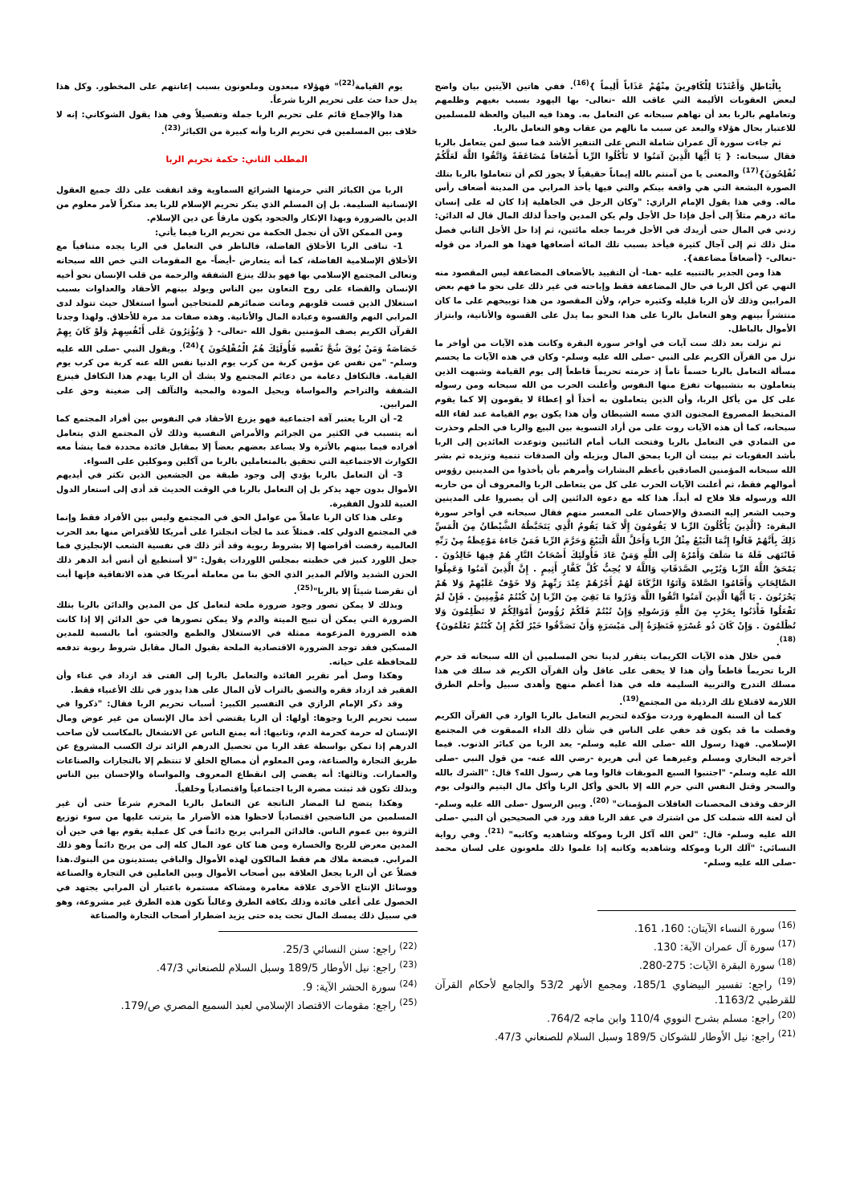بِالْبَاطِلِ وَأَعْتَدْنَا لِلْكَافِرِينَ مِنْهُمْ عَذَاباً أَلِيماً }<sup>(16)</sup>. ففي هاتين الآيتين بيان واضح لبعض العقوبات الأليمة التي عاقب الله -تعالى- بها اليهود بسبب بغيهم وظلمهم وتعاملهم بالربا بعد أن نهاهم سبحانه عن التعامل به. وهذا فيه البيان والعظة للمسلمين للاعتبار بحال هؤلاء والبعد عن سبب ما نالهم من عقاب وهو التعامل بالربا.
ثم جاءت سورة آل عمران شاملة النص على التنفير الأشد فما سبق لمن يتعامل بالربا فقال سبحانه: { يَا أَيُّهَا الَّذِينَ آمَنُوا لا تَأْكُلُوا الرِّبا أَضْعَافاً مُضَاعَفَةً وَاتَّقُوا اللَّهَ لَعَلَّكُمْ تُفْلِحُونَ}<sup>(17)</sup> والمعنى يا من آمنتم بالله إيماناً حقيقياً لا يجوز لكم أن تتعاملوا بالربا بتلك الصورة البشعة التي هي واقعة بينكم والتي فيها يأخذ المرابي من المدينة أضعاف رأس ماله. وفي هذا يقول الإمام الرازي: "وكان الرجل في الجاهلية إذا كان له على إنسان مائة درهم مثلاً إلى أجل فإذا حل الأجل ولم يكن المدين واجداً لذلك المال قال له الدائن: زدني في المال حتى أزيدك في الأجل فربما جعله مائتين، ثم إذا حل الأجل الثاني فصل مثل ذلك ثم إلى آجال كثيرة فيأخذ بسبب تلك المائة أضعافها فهذا هو المراد من قوله -تعالى- {أضعافاً مضاعفة}.
هذا ومن الجدير بالتنبيه عليه -هنا- أن التقييد بالأضعاف المضاعفة ليس المقصود منه النهي عن أكل الربا في حال المضاعفة فقط وإباحته في غير ذلك على نحو ما فهم بعض المرابين وذلك لأن الربا قليله وكثيره حرام، ولأن المقصود من هذا توبيخهم على ما كان منتشراً بينهم وهو التعامل بالربا على هذا النحو بما يدل على القسوة والأنانية، وابتزاز الأموال بالباطل.
ثم نزلت بعد ذلك ست آيات في أواخر سورة البقرة وكانت هذه الآيات من أواخر ما نزل من القرآن الكريم على النبي -صلى الله عليه وسلم- وكان في هذه الآيات ما يحسم مسألة التعامل بالربا حسماً تاماً إذ حرمته تحريماً قاطعاً إلى يوم القيامة وشبهت الذين يتعاملون به بتشبيهات تفزع منها النفوس وأعلنت الحرب من الله سبحانه ومن رسوله على كل من يأكل الربا، وأن الذين يتعاملون به أخذاً أو إعطاءً لا يقومون إلا كما يقوم المتخبط المصروع المجنون الذي مسه الشيطان وأن هذا يكون يوم القيامة عند لقاء الله سبحانه، كما أن هذه الآيات روت على من أراد التسوية بين البيع والربا في الحلم وحذرت من التمادي في التعامل بالربا وفتحت الباب أمام التائبين وتوعدت العائدين إلى الربا بأشد العقوبات ثم بينت أن الربا يمحق المال ويزيله وأن الصدقات تنمية وتزيده ثم بشر الله سبحانه المؤمنين الصادقين بأعظم البشارات وأمرهم بأن يأخذوا من المدينين رؤوس أموالهم فقط، ثم أعلنت الآيات الحرب على كل من يتعاطى الربا والمعروف أن من حاربه الله ورسوله فلا فلاح له أبداً. هذا كله مع دعوة الدائنين إلى أن يصبروا على المدينين وحبب الشعر إليه التصدق والإحسان على المعسر منهم فقال سبحانه في أواخر سورة البقرة: {الَّذِينَ يَأْكُلُونَ الرِّبا لا يَقُومُونَ إِلَّا كَمَا يَقُومُ الَّذِي يَتَخَبَّطُهُ الشَّيْطَانُ مِنَ الْمَسِّ ذَلِكَ بِأَنَّهُمْ قَالُوا إِنَّمَا الْبَيْعُ مِثْلُ الرِّبا وَأَحَلَّ اللَّهُ الْبَيْعَ وَحَرَّمَ الرِّبا فَمَنْ جَاءَهُ مَوْعِظَةٌ مِنْ رَبِّهِ فَانْتَهَى فَلَهُ مَا سَلَفَ وَأَمْرُهُ إِلَى اللَّهِ وَمَنْ عَادَ فَأُولَئِكَ أَصْحَابُ النَّارِ هُمْ فِيهَا خَالِدُونَ . يَمْحَقُ اللَّهُ الرِّبا وَيُرْبِي الصَّدَقَاتِ وَاللَّهُ لا يُحِبُّ كُلَّ كَفَّارٍ أَثِيمٍ . إِنَّ الَّذِينَ آمَنُوا وَعَمِلُوا الصَّالِحَاتِ وَأَقَامُوا الصَّلاةَ وَآتَوُا الزَّكَاةَ لَهُمْ أَجْرُهُمْ عِنْدَ رَبِّهِمْ وَلا خَوْفٌ عَلَيْهِمْ وَلا هُمْ يَحْزَنُونَ . يَا أَيُّهَا الَّذِينَ آمَنُوا اتَّقُوا اللَّهَ وَذَرُوا مَا بَقِيَ مِنَ الرِّبا إِنْ كُنْتُمْ مُؤْمِنِينَ . فَإِنْ لَمْ تَفْعَلُوا فَأْذَنُوا بِحَرْبٍ مِنَ اللَّهِ وَرَسُولِهِ وَإِنْ تُبْتُمْ فَلَكُمْ رُؤُوسُ أَمْوَالِكُمْ لا تَظْلِمُونَ وَلا تُظْلَمُونَ . وَإِنْ كَانَ ذُو عُسْرَةٍ فَنَظِرَةٌ إِلَى مَيْسَرَةٍ وَأَنْ تَصَدَّقُوا خَيْرٌ لَكُمْ إِنْ كُنْتُمْ تَعْلَمُونَ}<sup>(18)</sup>.
فمن خلال هذه الآيات الكريمات يتقرر لدينا نحن المسلمين أن الله سبحانه قد حرم الربا تحريماً قاطعاً وأن هذا لا يخفى على عاقل وأن القرآن الكريم قد سلك في هذا مسلك التدرج والتربية السليمة فله في هذا أعظم منهج وأهدى سبيل وأحلم الطرق اللازمة لاقتلاع تلك الرذيلة من المجتمع<sup>(19)</sup>.
كما أن السنة المطهرة وردت مؤكدة لتحريم التعامل بالربا الوارد في القرآن الكريم وفصلت ما قد يكون قد خفي على الناس في شأن ذلك الداء الممقوت في المجتمع الإسلامي. فهذا رسول الله -صلى الله عليه وسلم- يعد الربا من كبائر الذنوب. فيما أخرجه البخاري ومسلم وغيرهما عن أبي هريرة -رضي الله عنه- من قول النبي -صلى الله عليه وسلم- "اجتنبوا السبع الموبقات قالوا وما هي رسول الله؟ قال: "الشرك بالله والسحر وقتل النفس التي حرم الله إلا بالحق وأكل الربا وأكل مال اليتيم والتولى يوم الزحف وقذف المحصنات الغافلات المؤمنات" <sup>(20)</sup>. وبين الرسول -صلى الله عليه وسلم- أن لعنة الله شملت كل من اشترك في عقد الربا فقد ورد في الصحيحين أن النبي -صلى الله عليه وسلم- قال: "لعن الله آكل الربا وموكله وشاهديه وكاتبه" <sup>(21)</sup>. وفي رواية النسائي: "آلك الربا وموكله وشاهديه وكاتبه إذا علموا ذلك ملعونون على لسان محمد -صلى الله عليه وسلم-
<sup>(16)</sup> سورة النساء الآيتان: 160، 161.
<sup>(17)</sup> سورة آل عمران الآية: 130.
<sup>(18)</sup> سورة البقرة الآيات: 275-280.
<sup>(19)</sup> راجع: تفسير البيضاوي 185/1، ومجمع الأنهر 53/2 والجامع لأحكام القرآن للقرطبي 1163/2.
<sup>(20)</sup> راجع: مسلم بشرح النووي 110/4 وابن ماجه 764/2.
<sup>(21)</sup> راجع: نيل الأوطار للشوكان 189/5 وسبل السلام للصنعاني 47/3.
يوم القيامة<sup>(22)</sup>" فهؤلاء مبعدون وملعونون بسبب إعانتهم على المخطور. وكل هذا يدل حدا حث على تحريم الربا شرعاً.
هذا والإجماع قائم على تحريم الربا جملة وتفصيلاً وفي هذا يقول الشوكاني: إنه لا خلاف بين المسلمين في تحريم الربا وأنه كبيرة من الكبائر<sup>(23)</sup>.
المطلب الثاني: حكمة تحريم الربا
الربا من الكبائر التي حرمتها الشرائع السماوية وقد اتفقت على ذلك جميع العقول الإنسانية السليمة. بل إن المسلم الذي ينكر تحريم الإسلام للربا يعد منكراً لأمر معلوم من الدين بالضرورة وبهذا الإنكار والجحود يكون مارقاً عن دين الإسلام.
ومن الممكن الآن أن نجمل الحكمة من تحريم الربا فيما يأتي:
1- تنافى الربا الأخلاق الفاضلة، فالناظر في التعامل في الربا يجده متنافياً مع الأخلاق الإسلامية الفاضلة، كما أنه يتعارض -أيضاً- مع المقومات التي خص الله سبحانه وتعالى المجتمع الإسلامي بها فهو بذلك ينزع الشفقة والرحمة من قلب الإنسان نحو أخيه الإنسان والقضاء على روح التعاون بين الناس ويولد بينهم الأحقاد والعداوات بسبب استغلال الذين قست قلوبهم وماتت ضمائرهم للمتحاجين أسوأ استغلال حيث تتولد لدى المرابي النهم والقسوة وعبادة المال والأنانية. وهذه صفات مد مرة للأخلاق. ولهذا وجدنا القرآن الكريم يصف المؤمنين بقول الله -تعالى- { وَيُؤْثِرُونَ عَلَى أَنْفُسِهِمْ وَلَوْ كَانَ بِهِمْ خَصَاصَةٌ وَمَنْ يُوقَ شُحَّ نَفْسِهِ فَأُولَئِكَ هُمُ الْمُفْلِحُونَ }<sup>(24)</sup>. ويقول النبي -صلى الله عليه وسلم- "من نفس عن مؤمن كربة من كرب يوم الدنيا نفس الله عنه كربة من كرب يوم القيامة. فالتكافل دعامة من دعائم المجتمع ولا يشك أن الربا يهدم هذا التكافل فينزع الشفقة والتراحم والمواساة ويحيل المودة والمحبة والتآلف إلى ضغينة وحق على المرابين.
2- أن الربا يعتبر آفة اجتماعية فهو يزرع الأحقاد في النفوس بين أفراد المجتمع كما أنه يتسبب في الكثير من الجرائم والأمراض النفسية وذلك لأن المجتمع الذي يتعامل أفراده فيما بينهم بالأثرة ولا يساعد بعضهم بعضاً إلا بمقابل فائدة محددة فما ينشأ معه الكوارث الاجتماعية التي تحقيق بالمتعاملين بالربا من آكلين وموكلين على السواء.
3- أن التعامل بالربا يؤدي إلى وجود طبقة من الجشعين الذين تكثر في أيديهم الأموال بدون جهد يذكر بل إن التعامل بالربا في الوقت الحديث قد أدى إلى استعار الدول الغنية للدول الفقيرة.
وعلى هذا كان الربا عاملاً من عوامل الحق في المجتمع وليس بين الأفراد فقط وإنما في المجتمع الدولي كله. فمثلاً عند ما لجأت انجلترا غلى أمريكا للأقتراض منها بعد الحرب العالمية رفضت أقراضها إلا بشروط ربوية وقد أثر ذلك في نفسية الشعب الإنجليزي فما جعل اللورد كنيز في خطبته بمجلس اللوردات يقول: "لا أستطيع أن أنس أبد الدهر ذلك الحزن الشديد والألم المدير الذي الحق بنا من معاملة أمريكا في هذه الاتفاقية فإنها أبت أن تقرضنا شيئاً إلا بالربا"<sup>(25)</sup>.
وبذلك لا يمكن تصور وجود ضرورة ملحة لتعامل كل من المدين والدائن بالربا بتلك الضرورة التي يمكن أن تبيح الميتة والدم ولا يمكن تصورها في حق الدائن إلا إذا كانت هذه الضرورة المزعومة ممثلة في الاستغلال والطمع والجشو، أما بالنسبة للمدين المسكين فقد توجد الضرورة الاقتصادية الملحة بقبول المال مقابل شروط ربوية تدفعه للمحافظة على حياته.
وهكذا وصل أمر تقرير الفائدة والتعامل بالربا إلى الفتى قد ازداد في غناء وأن الفقير قد ازداد فقره والتصق بالتراب لأن المال على هذا يدور في تلك الأغنياء فقط.
وقد ذكر الإمام الرازي في التفسير الكبير: أسباب تحريم الربا فقال: "ذكروا في سبب تحريم الربا وجوها: أولها: أن الربا يقتضي أخذ مال الإنسان من غير عوض ومال الإنسان له حرمة كحرمة الدم، وثانيها: أنه يمنع الناس عن الانشغال بالمكاسب لأن صاحب الدرهم إذا تمكن بواسطة عقد الربا من تحصيل الدرهم الزائد ترك الكسب المشروع عن طريق التجارة والصناعة، ومن المعلوم أن مصالح الخلق لا تنتظم إلا بالتجارات والصناعات والعمارات. وثالثها: أنه يفضي إلى انقطاع المعروف والمواساة والإحسان بين الناس وبذلك تكون قد ثبتت مضرة الربا اجتماعياً واقتصادياً وخلفياً.
وهكذا يتضح لنا المضار الناتجة عن التعامل بالربا المحرم شرعاً حتى أن غير المسلمين من الناضجين اقتصادياً لاحظوا هذه الأضرار ما يترتب عليها من سوء توزيع الثروة بين عموم الناس. فالدائن المرابي يربح دائماً في كل عملية يقوم بها في حين أن المدين معرض للربح والخسارة ومن هنا كان عود المال كله إلى من يربح دائماً وهو ذلك المرابي. فبضعة ملاك هم فقط المالكون لهذه الأموال والباقي يستدينون من البنوك.هذا فضلاً عن أن الربا يجعل العلاقة بين أصحاب الأموال وبين العاملين في التجارة والصناعة ووسائل الإنتاج الأخرى علاقة مغامرة ومشاكة مستمرة باعتبار أن المرابي يجتهد في الحصول على أعلى فائدة وذلك بكافة الطرق وغالباً تكون هذه الطرق غير مشروعة، وهو في سبيل ذلك يمسك المال تحت يده حتى يزيد اضطرار أصحاب التجارة والصناعة
<sup>(22)</sup> راجع: سنن النسائي 25/3.
<sup>(23)</sup> راجع: نيل الأوطار 189/5 وسبل السلام للصنعاني 47/3.
<sup>(24)</sup> سورة الحشر الآية: 9.
<sup>(25)</sup> راجع: مقومات الاقتصاد الإسلامي لعبد السميع المصري ص/179.